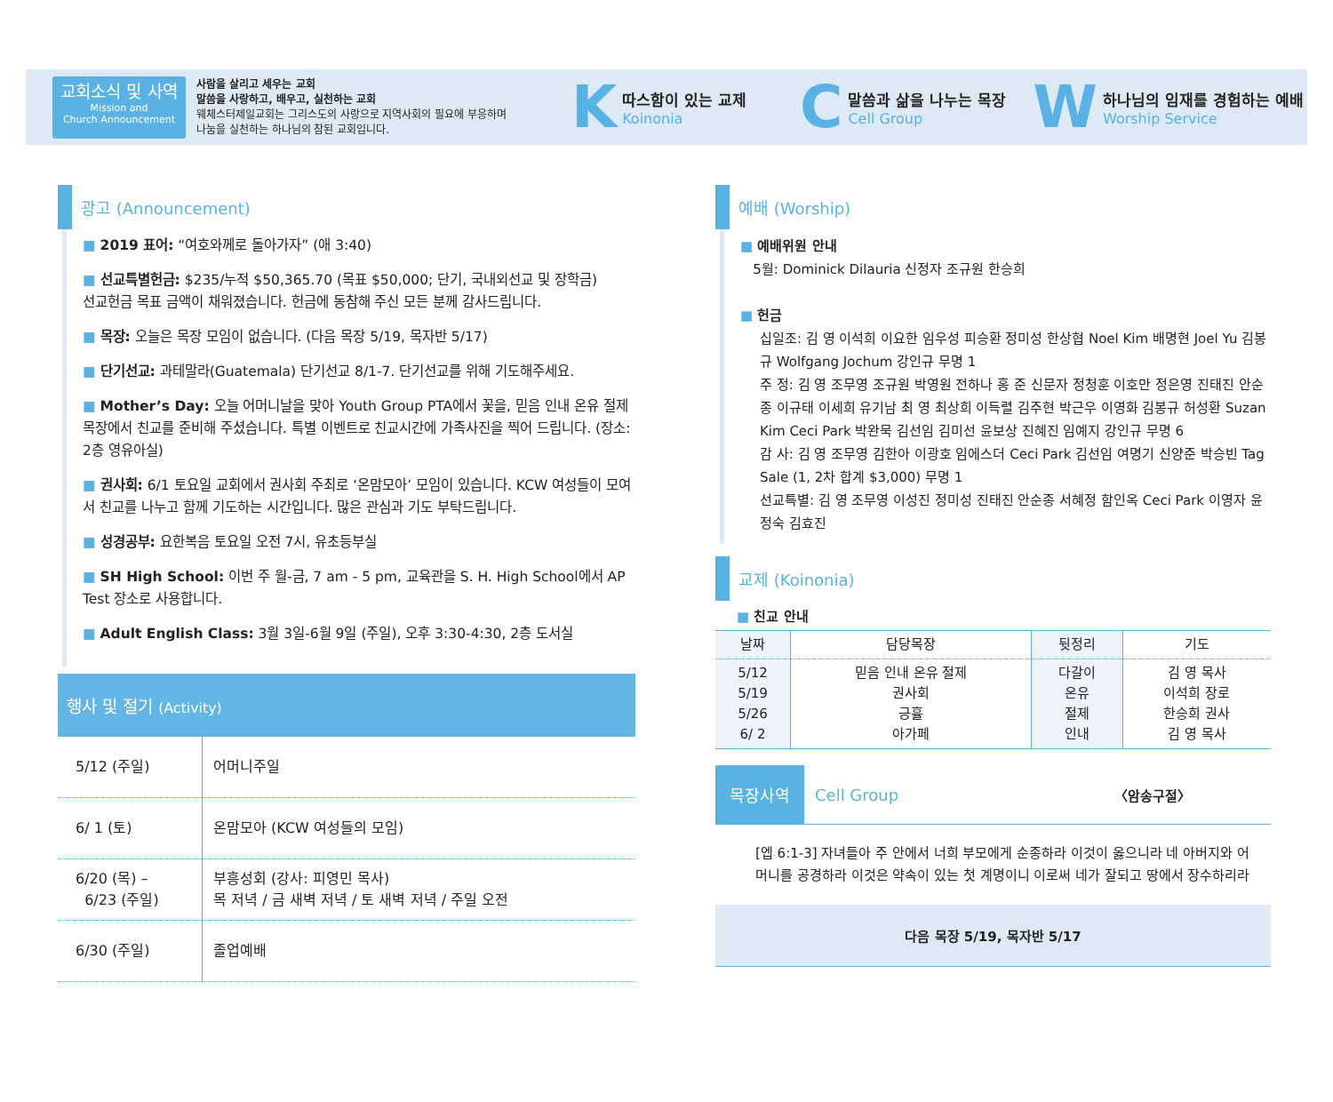교회소식 및 사역
Mission and
Church Announcement
사람을 살리고 세우는 교회
말씀을 사랑하고, 배우고, 실천하는 교회
웨체스터제일교회는 그리스도의 사랑으로 지역사회의 필요에 부응하며
나눔을 실천하는 하나님의 참된 교회입니다.
K
따스함이 있는 교제
Koinonia
C
말씀과 삶을 나누는 목장
Cell Group
W
하나님의 임재를 경험하는 예배
Worship Service
광고 (Announcement)
■ 2019 표어: “여호와께로 돌아가자” (애 3:40)
■ 선교특별헌금: $235/누적 $50,365.70 (목표 $50,000; 단기, 국내외선교 및 장학금)
선교헌금 목표 금액이 채워졌습니다. 헌금에 동참해 주신 모든 분께 감사드립니다.
■ 목장: 오늘은 목장 모임이 없습니다. (다음 목장 5/19, 목자반 5/17)
■ 단기선교: 과테말라(Guatemala) 단기선교 8/1-7. 단기선교를 위해 기도해주세요.
■ Mother’s Day: 오늘 어머니날을 맞아 Youth Group PTA에서 꽃을, 믿음 인내 온유 절제 목장에서 친교를 준비해 주셨습니다. 특별 이벤트로 친교시간에 가족사진을 찍어 드립니다. (장소: 2층 영유아실)
■ 권사회: 6/1 토요일 교회에서 권사회 주최로 ‘온맘모아’ 모임이 있습니다. KCW 여성들이 모여서 친교를 나누고 함께 기도하는 시간입니다. 많은 관심과 기도 부탁드립니다.
■ 성경공부: 요한복음 토요일 오전 7시, 유초등부실
■ SH High School: 이번 주 월-금, 7 am - 5 pm, 교육관을 S. H. High School에서 AP Test 장소로 사용합니다.
■ Adult English Class: 3월 3일-6월 9일 (주일), 오후 3:30-4:30, 2층 도서실
행사 및 절기 (Activity)
| 5/12 (주일) | 어머니주일 |
| 6/ 1 (토) | 온맘모아 (KCW 여성들의 모임) |
| 6/20 (목) – 6/23 (주일) | 부흥성회 (강사: 피영민 목사) 목 저녁 / 금 새벽 저녁 / 토 새벽 저녁 / 주일 오전 |
| 6/30 (주일) | 졸업예배 |
예배 (Worship)
■ 예배위원 안내
5월: Dominick Dilauria 신정자 조규원 한승희
■ 헌금
십일조: 김 영 이석희 이요한 임우성 피승환 정미성 한상협 Noel Kim 배명현 Joel Yu 김봉규 Wolfgang Jochum 강인규 무명 1
주 정: 김 영 조무영 조규원 박영원 전하나 홍 준 신문자 정청훈 이호만 정은영 진태진 안순종 이규태 이세희 유기남 최 영 최상희 이득렬 김주현 박근우 이영화 김봉규 허성환 Suzan Kim Ceci Park 박완묵 김선임 김미선 윤보상 진혜진 임예지 강인규 무명 6
감 사: 김 영 조무영 김한아 이광호 임에스더 Ceci Park 김선임 여명기 신양준 박승빈 Tag Sale (1, 2차 합계 $3,000) 무명 1
선교특별: 김 영 조무영 이성진 정미성 진태진 안순종 서혜정 함인옥 Ceci Park 이영자 윤정숙 김효진
교제 (Koinonia)
■ 친교 안내
| 날짜 | 담당목장 | 뒷정리 | 기도 |
| --- | --- | --- | --- |
| 5/12 5/19 5/26 6/ 2 | 믿음 인내 온유 절제 권사회 긍휼 아가페 | 다갈이 온유 절제 인내 | 김 영 목사 이석희 장로 한승희 권사 김 영 목사 |
목장사역 Cell Group 〈암송구절〉
[엡 6:1-3] 자녀들아 주 안에서 너희 부모에게 순종하라 이것이 옳으니라 네 아버지와 어머니를 공경하라 이것은 약속이 있는 첫 계명이니 이로써 네가 잘되고 땅에서 장수하리라
다음 목장 5/19, 목자반 5/17